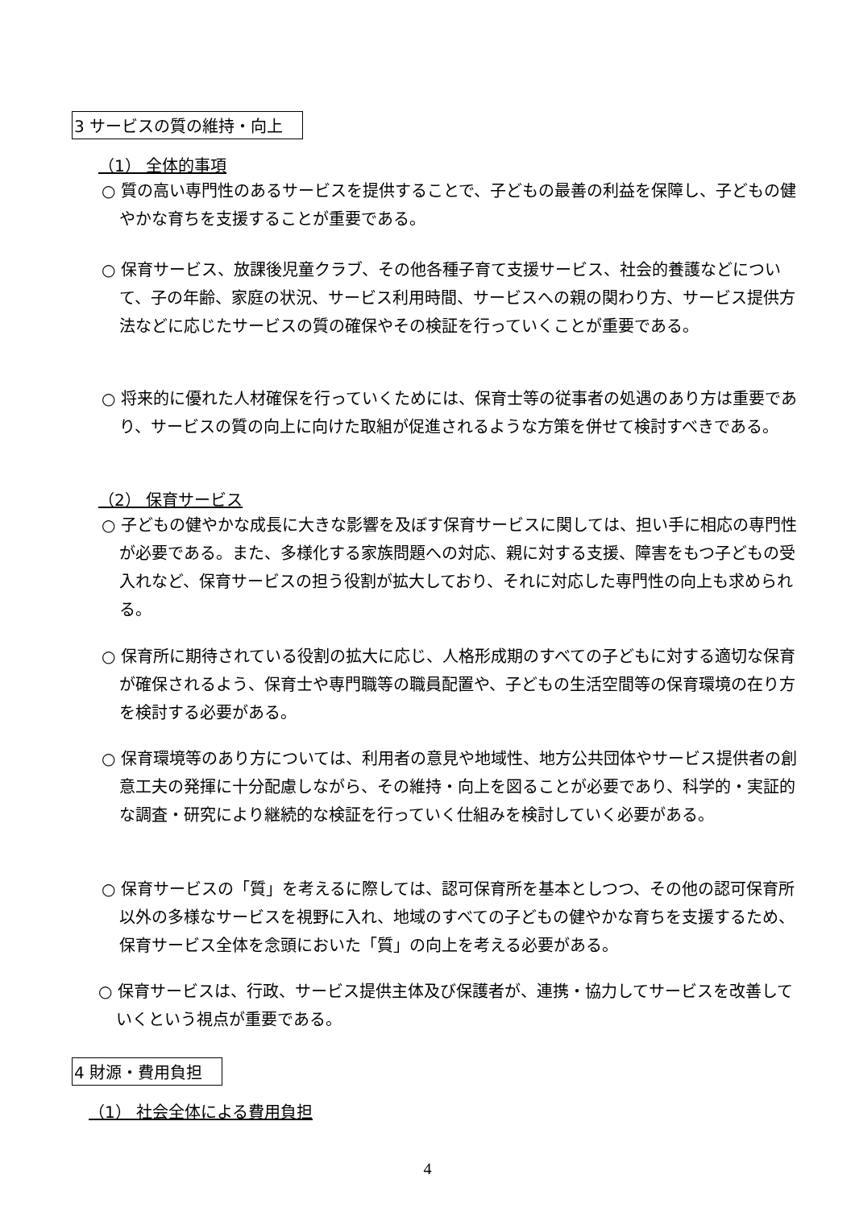3 サービスの質の維持・向上
（1） 全体的事項
○ 質の高い専門性のあるサービスを提供することで、子どもの最善の利益を保障し、子どもの健やかな育ちを支援することが重要である。
○ 保育サービス、放課後児童クラブ、その他各種子育て支援サービス、社会的養護などについて、子の年齢、家庭の状況、サービス利用時間、サービスへの親の関わり方、サービス提供方法などに応じたサービスの質の確保やその検証を行っていくことが重要である。
○ 将来的に優れた人材確保を行っていくためには、保育士等の従事者の処遇のあり方は重要であり、サービスの質の向上に向けた取組が促進されるような方策を併せて検討すべきである。
（2） 保育サービス
○ 子どもの健やかな成長に大きな影響を及ぼす保育サービスに関しては、担い手に相応の専門性が必要である。また、多様化する家族問題への対応、親に対する支援、障害をもつ子どもの受入れなど、保育サービスの担う役割が拡大しており、それに対応した専門性の向上も求められる。
○ 保育所に期待されている役割の拡大に応じ、人格形成期のすべての子どもに対する適切な保育が確保されるよう、保育士や専門職等の職員配置や、子どもの生活空間等の保育環境の在り方を検討する必要がある。
○ 保育環境等のあり方については、利用者の意見や地域性、地方公共団体やサービス提供者の創意工夫の発揮に十分配慮しながら、その維持・向上を図ることが必要であり、科学的・実証的な調査・研究により継続的な検証を行っていく仕組みを検討していく必要がある。
○ 保育サービスの「質」を考えるに際しては、認可保育所を基本としつつ、その他の認可保育所以外の多様なサービスを視野に入れ、地域のすべての子どもの健やかな育ちを支援するため、保育サービス全体を念頭においた「質」の向上を考える必要がある。
○ 保育サービスは、行政、サービス提供主体及び保護者が、連携・協力してサービスを改善していくという視点が重要である。
4 財源・費用負担
（1） 社会全体による費用負担
4